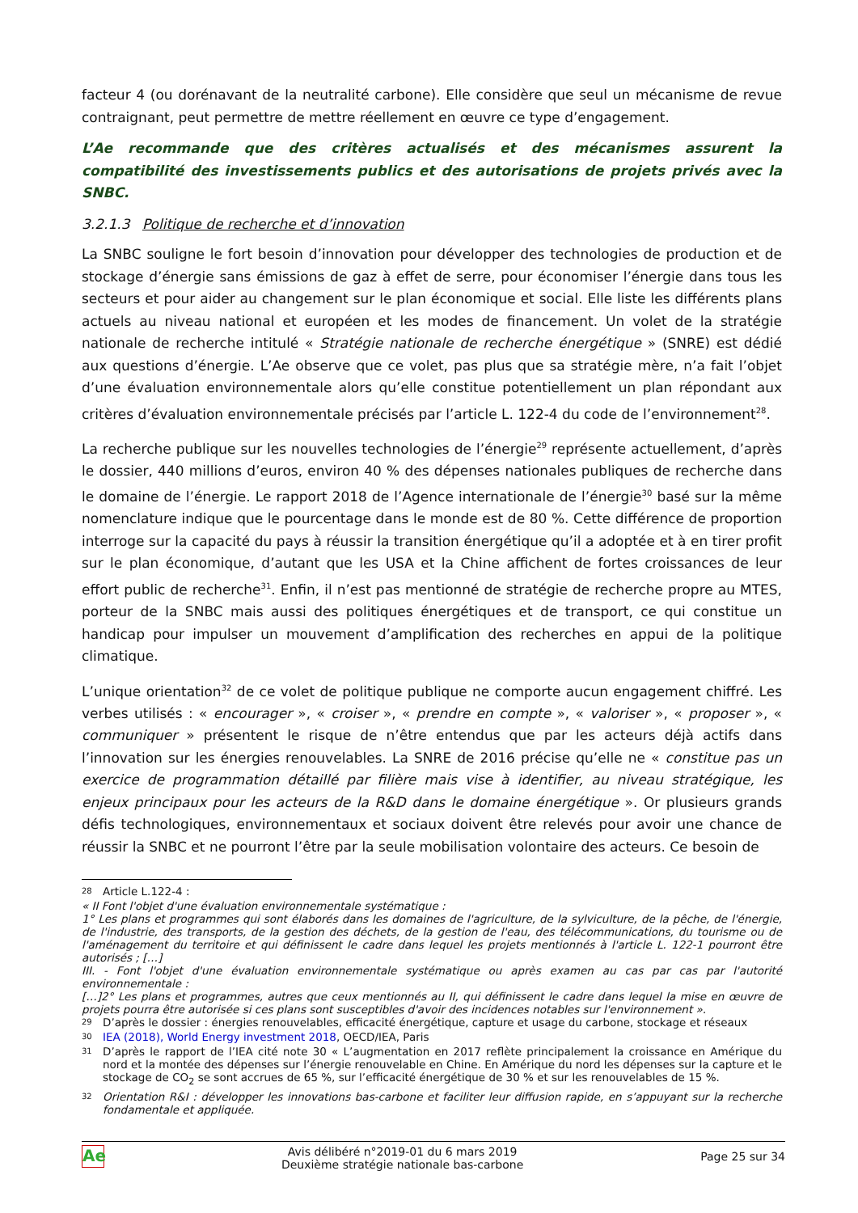facteur 4 (ou dorénavant de la neutralité carbone). Elle considère que seul un mécanisme de revue contraignant, peut permettre de mettre réellement en œuvre ce type d’engagement.
L’Ae recommande que des critères actualisés et des mécanismes assurent la compatibilité des investissements publics et des autorisations de projets privés avec la SNBC.
3.2.1.3 Politique de recherche et d’innovation
La SNBC souligne le fort besoin d’innovation pour développer des technologies de production et de stockage d’énergie sans émissions de gaz à effet de serre, pour économiser l’énergie dans tous les secteurs et pour aider au changement sur le plan économique et social. Elle liste les différents plans actuels au niveau national et européen et les modes de financement. Un volet de la stratégie nationale de recherche intitulé « Stratégie nationale de recherche énergétique » (SNRE) est dédié aux questions d’énergie. L’Ae observe que ce volet, pas plus que sa stratégie mère, n’a fait l’objet d’une évaluation environnementale alors qu’elle constitue potentiellement un plan répondant aux critères d’évaluation environnementale précisés par l’article L. 122-4 du code de l’environnement<sup>28</sup>.
La recherche publique sur les nouvelles technologies de l’énergie<sup>29</sup> représente actuellement, d’après le dossier, 440 millions d’euros, environ 40 % des dépenses nationales publiques de recherche dans le domaine de l’énergie. Le rapport 2018 de l’Agence internationale de l’énergie<sup>30</sup> basé sur la même nomenclature indique que le pourcentage dans le monde est de 80 %. Cette différence de proportion interroge sur la capacité du pays à réussir la transition énergétique qu’il a adoptée et à en tirer profit sur le plan économique, d’autant que les USA et la Chine affichent de fortes croissances de leur effort public de recherche<sup>31</sup>. Enfin, il n’est pas mentionné de stratégie de recherche propre au MTES, porteur de la SNBC mais aussi des politiques énergétiques et de transport, ce qui constitue un handicap pour impulser un mouvement d’amplification des recherches en appui de la politique climatique.
L’unique orientation<sup>32</sup> de ce volet de politique publique ne comporte aucun engagement chiffré. Les verbes utilisés : « encourager », « croiser », « prendre en compte », « valoriser », « proposer », « communiquer » présentent le risque de n’être entendus que par les acteurs déjà actifs dans l’innovation sur les énergies renouvelables. La SNRE de 2016 précise qu’elle ne « constitue pas un exercice de programmation détaillé par filière mais vise à identifier, au niveau stratégique, les enjeux principaux pour les acteurs de la R&D dans le domaine énergétique ». Or plusieurs grands défis technologiques, environnementaux et sociaux doivent être relevés pour avoir une chance de réussir la SNBC et ne pourront l’être par la seule mobilisation volontaire des acteurs. Ce besoin de
28 Article L.122-4 :
« II Font l'objet d'une évaluation environnementale systématique :
1° Les plans et programmes qui sont élaborés dans les domaines de l'agriculture, de la sylviculture, de la pêche, de l'énergie, de l'industrie, des transports, de la gestion des déchets, de la gestion de l'eau, des télécommunications, du tourisme ou de l'aménagement du territoire et qui définissent le cadre dans lequel les projets mentionnés à l'article L. 122-1 pourront être autorisés ; […]
III. - Font l'objet d'une évaluation environnementale systématique ou après examen au cas par cas par l'autorité environnementale :
[…]2° Les plans et programmes, autres que ceux mentionnés au II, qui définissent le cadre dans lequel la mise en œuvre de projets pourra être autorisée si ces plans sont susceptibles d'avoir des incidences notables sur l'environnement ».
29 D’après le dossier : énergies renouvelables, efficacité énergétique, capture et usage du carbone, stockage et réseaux
30 IEA (2018), World Energy investment 2018, OECD/IEA, Paris
31 D’après le rapport de l’IEA cité note 30 « L’augmentation en 2017 reflète principalement la croissance en Amérique du nord et la montée des dépenses sur l’énergie renouvelable en Chine. En Amérique du nord les dépenses sur la capture et le stockage de CO<sub>2</sub> se sont accrues de 65 %, sur l’efficacité énergétique de 30 % et sur les renouvelables de 15 %.
32 Orientation R&I : développer les innovations bas-carbone et faciliter leur diffusion rapide, en s’appuyant sur la recherche fondamentale et appliquée.
Ae
Avis délibéré n°2019-01 du 6 mars 2019
Deuxième stratégie nationale bas-carbone
Page 25 sur 34